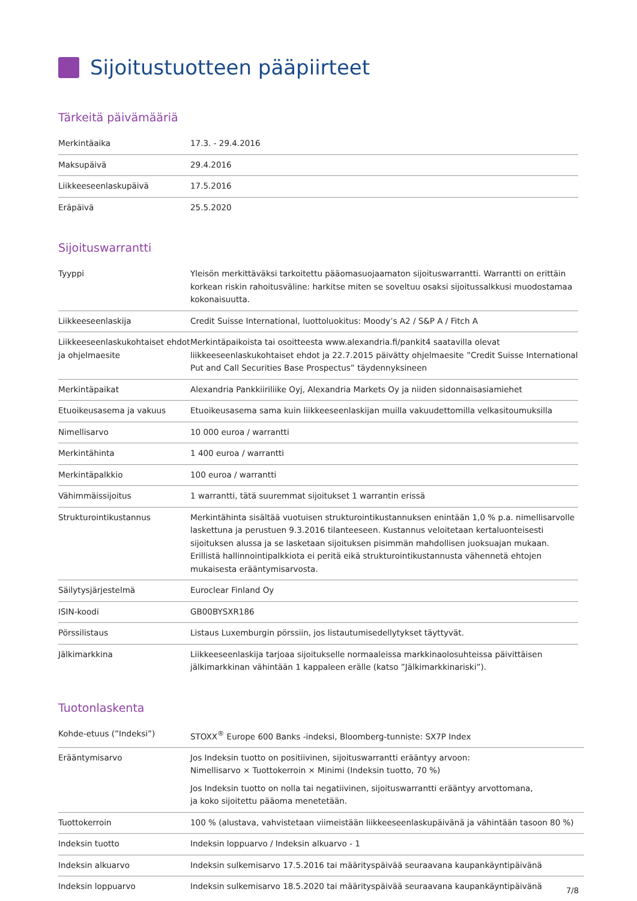Sijoitustuotteen pääpiirteet
Tärkeitä päivämääriä
| Merkintäaika | 17.3. - 29.4.2016 |
| Maksupäivä | 29.4.2016 |
| Liikkeeseenlaskupäivä | 17.5.2016 |
| Eräpäivä | 25.5.2020 |
Sijoituswarrantti
| Tyyppi | Yleisön merkittäväksi tarkoitettu pääomasuojaamaton sijoituswarrantti. Warrantti on erittäin korkean riskin rahoitusväline: harkitse miten se soveltuu osaksi sijoitussalkkusi muodostamaa kokonaisuutta. |
| Liikkeeseenlaskija | Credit Suisse International, luottoluokitus: Moody’s A2 / S&P A / Fitch A |
| Liikkeeseenlaskukohtaiset ehdot ja ohjelmaesite | Merkintäpaikoista tai osoitteesta www.alexandria.fi/pankit4 saatavilla olevat liikkeeseenlaskukohtaiset ehdot ja 22.7.2015 päivätty ohjelmaesite ”Credit Suisse International Put and Call Securities Base Prospectus” täydennyksineen |
| Merkintäpaikat | Alexandria Pankkiiriliike Oyj, Alexandria Markets Oy ja niiden sidonnaisasiamiehet |
| Etuoikeusasema ja vakuus | Etuoikeusasema sama kuin liikkeeseenlaskijan muilla vakuudettomilla velkasitoumuksilla |
| Nimellisarvo | 10 000 euroa / warrantti |
| Merkintähinta | 1 400 euroa / warrantti |
| Merkintäpalkkio | 100 euroa / warrantti |
| Vähimmäissijoitus | 1 warrantti, tätä suuremmat sijoitukset 1 warrantin erissä |
| Strukturointikustannus | Merkintähinta sisältää vuotuisen strukturointikustannuksen enintään 1,0 % p.a. nimellisarvolle laskettuna ja perustuen 9.3.2016 tilanteeseen. Kustannus veloitetaan kertaluonteisesti sijoituksen alussa ja se lasketaan sijoituksen pisimmän mahdollisen juoksuajan mukaan. Erillistä hallinnointipalkkiota ei peritä eikä strukturointikustannusta vähennetä ehtojen mukaisesta erääntymisarvosta. |
| Säilytysjärjestelmä | Euroclear Finland Oy |
| ISIN-koodi | GB00BYSXR186 |
| Pörssilistaus | Listaus Luxemburgin pörssiin, jos listautumisedellytykset täyttyvät. |
| Jälkimarkkina | Liikkeeseenlaskija tarjoaa sijoitukselle normaaleissa markkinaolosuhteissa päivittäisen jälkimarkkinan vähintään 1 kappaleen erälle (katso ”Jälkimarkkinariski”). |
Tuotonlaskenta
| Kohde-etuus (”Indeksi”) | STOXX<sup>®</sup> Europe 600 Banks -indeksi, Bloomberg-tunniste: SX7P Index |
| Erääntymisarvo | Jos Indeksin tuotto on positiivinen, sijoituswarrantti erääntyy arvoon: Nimellisarvo × Tuottokerroin × Minimi (Indeksin tuotto, 70 %) Jos Indeksin tuotto on nolla tai negatiivinen, sijoituswarrantti erääntyy arvottomana, ja koko sijoitettu pääoma menetetään. |
| Tuottokerroin | 100 % (alustava, vahvistetaan viimeistään liikkeeseenlaskupäivänä ja vähintään tasoon 80 %) |
| Indeksin tuotto | Indeksin loppuarvo / Indeksin alkuarvo - 1 |
| Indeksin alkuarvo | Indeksin sulkemisarvo 17.5.2016 tai määrityspäivää seuraavana kaupankäyntipäivänä |
| Indeksin loppuarvo | Indeksin sulkemisarvo 18.5.2020 tai määrityspäivää seuraavana kaupankäyntipäivänä |
7/8